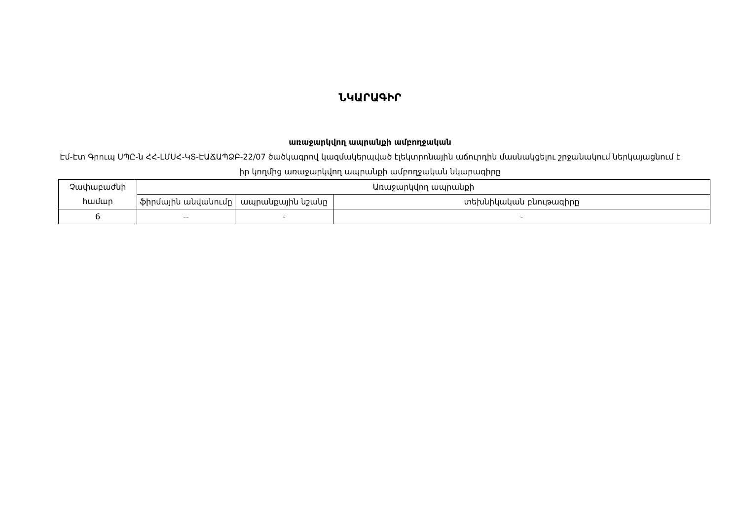ՆԿԱՐԱԳԻՐ
առաջարկվող ապրանքի ամբողջական
Էմ-Էտ Գրուպ ՍՊԸ-ն ՀՀ-ԼՄՍՀ-ԿՏ-ԷԱՃԱՊՁԲ-22/07 ծածկագրով կազմակերպված էլեկտրոնային աճուրդին մասնակցելու շրջանակում ներկայացնում է իր կողմից առաջարկվող ապրանքի ամբողջական նկարագիրը
| Չափաբաժնի համար | Առաջարկվող ապրանքի | | |
| --- | --- | --- | --- |
| | ֆիրմային անվանումը | ապրանքային նշանը | տեխնիկական բնութագիրը |
| 6 | -- | - | - |